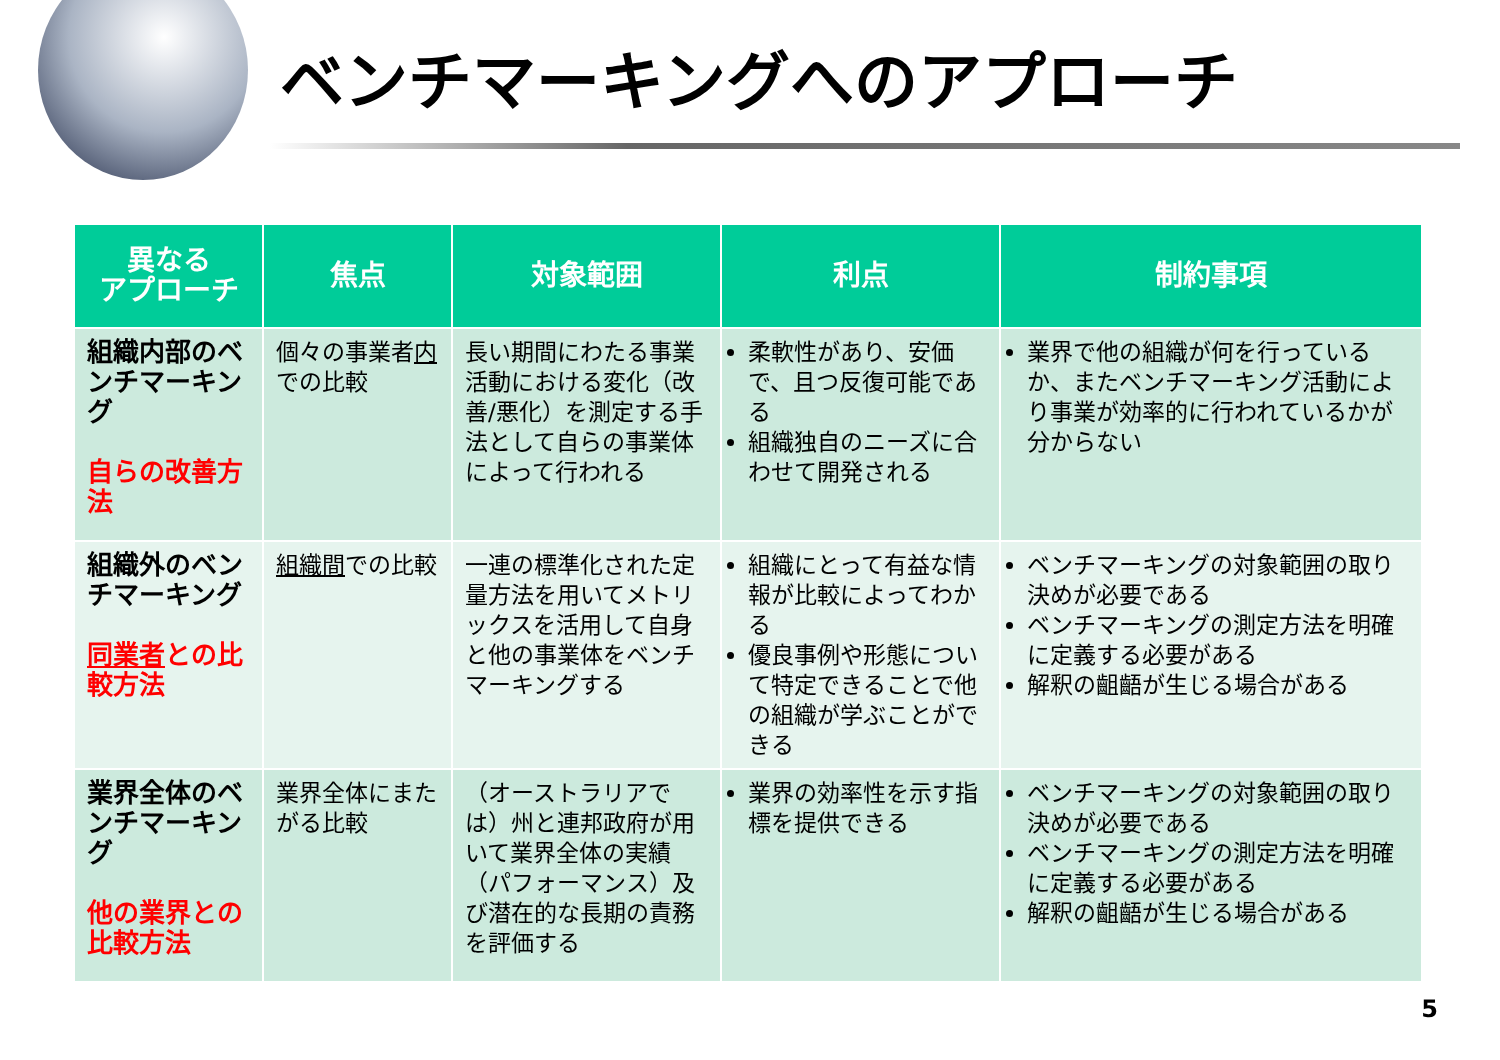ベンチマーキングへのアプローチ
| 異なる アプローチ | 焦点 | 対象範囲 | 利点 | 制約事項 |
| --- | --- | --- | --- | --- |
| 組織内部のベンチマーキング 自らの改善方法 | 個々の事業者 内 での比較 | 長い期間にわたる事業活動における変化（改善/悪化）を測定する手法として自らの事業体によって行われる | 柔軟性があり、安価で、且つ反復可能である 組織独自のニーズに合わせて開発される | 業界で他の組織が何を行っているか、またベンチマーキング活動により事業が効率的に行われているかが分からない |
| 組織外のベンチマーキング 同業者 との比較方法 | 組織間 での比較 | 一連の標準化された定量方法を用いてメトリックスを活用して自身と他の事業体をベンチマーキングする | 組織にとって有益な情報が比較によってわかる 優良事例や形態について特定できることで他の組織が学ぶことができる | ベンチマーキングの対象範囲の取り決めが必要である ベンチマーキングの測定方法を明確に定義する必要がある 解釈の齟齬が生じる場合がある |
| 業界全体のベンチマーキング 他の業界との比較方法 | 業界全体にまたがる比較 | （オーストラリアでは）州と連邦政府が用いて業界全体の実績（パフォーマンス）及び潜在的な長期の責務を評価する | 業界の効率性を示す指標を提供できる | ベンチマーキングの対象範囲の取り決めが必要である ベンチマーキングの測定方法を明確に定義する必要がある 解釈の齟齬が生じる場合がある |
5